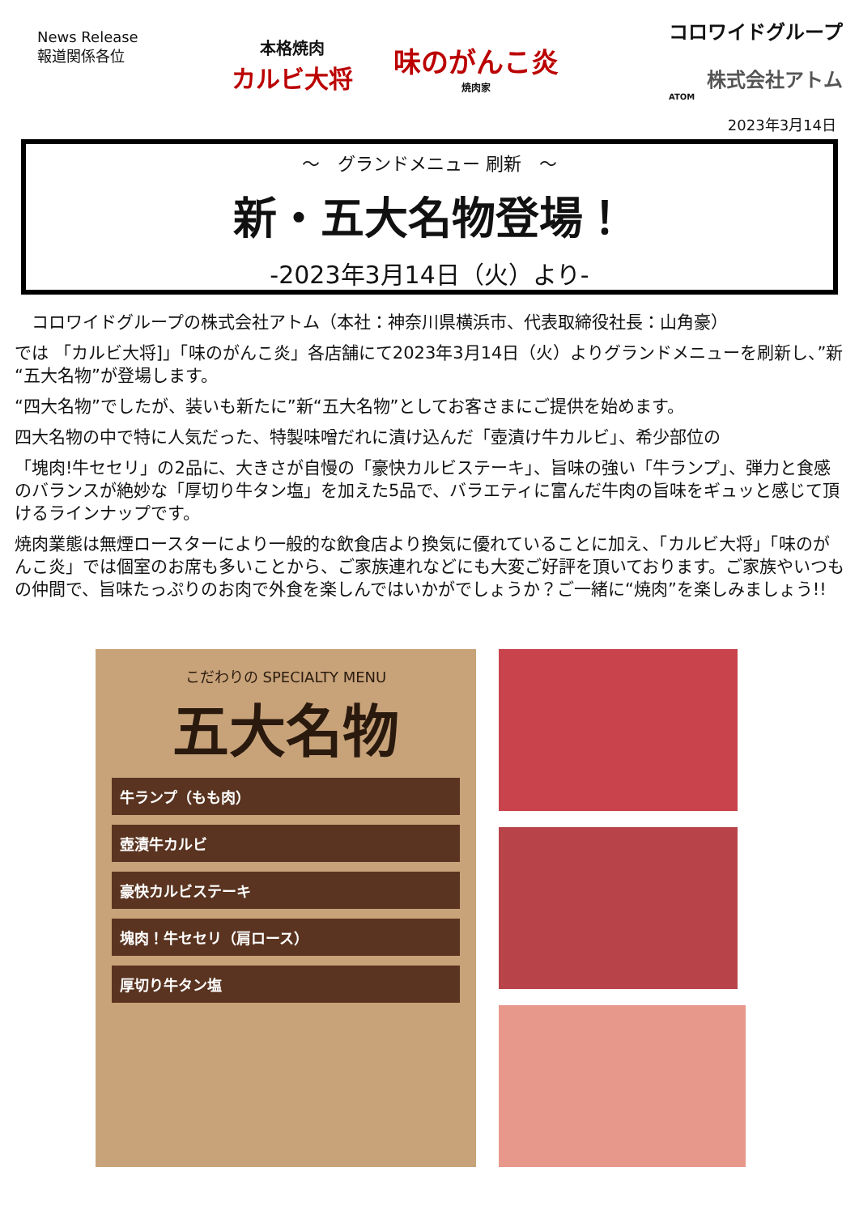News Release
報道関係各位
本格焼肉
カルビ大将
味のがんこ炎
焼肉家
コロワイドグループ
株式会社アトム
ATOM
2023年3月14日
～　グランドメニュー 刷新　～
新・五大名物登場！
-2023年3月14日（火）より-
　コロワイドグループの株式会社アトム（本社：神奈川県横浜市、代表取締役社長：山角豪）
では 「カルビ大将]」「味のがんこ炎」各店舗にて2023年3月14日（火）よりグランドメニューを刷新し、”新“五大名物”が登場します。
“四大名物”でしたが、装いも新たに”新“五大名物”としてお客さまにご提供を始めます。
四大名物の中で特に人気だった、特製味噌だれに漬け込んだ「壺漬け牛カルビ」、希少部位の
「塊肉!牛セセリ」の2品に、大きさが自慢の「豪快カルビステーキ」、旨味の強い「牛ランプ」、弾力と食感のバランスが絶妙な「厚切り牛タン塩」を加えた5品で、バラエティに富んだ牛肉の旨味をギュッと感じて頂けるラインナップです。
焼肉業態は無煙ロースターにより一般的な飲食店より換気に優れていることに加え、「カルビ大将」「味のがんこ炎」では個室のお席も多いことから、ご家族連れなどにも大変ご好評を頂いております。ご家族やいつもの仲間で、旨味たっぷりのお肉で外食を楽しんではいかがでしょうか？ご一緒に“焼肉”を楽しみましょう!!
こだわりの SPECIALTY MENU
五大名物
牛ランプ（もも肉）
壺漬牛カルビ
豪快カルビステーキ
塊肉！牛セセリ（肩ロース）
厚切り牛タン塩